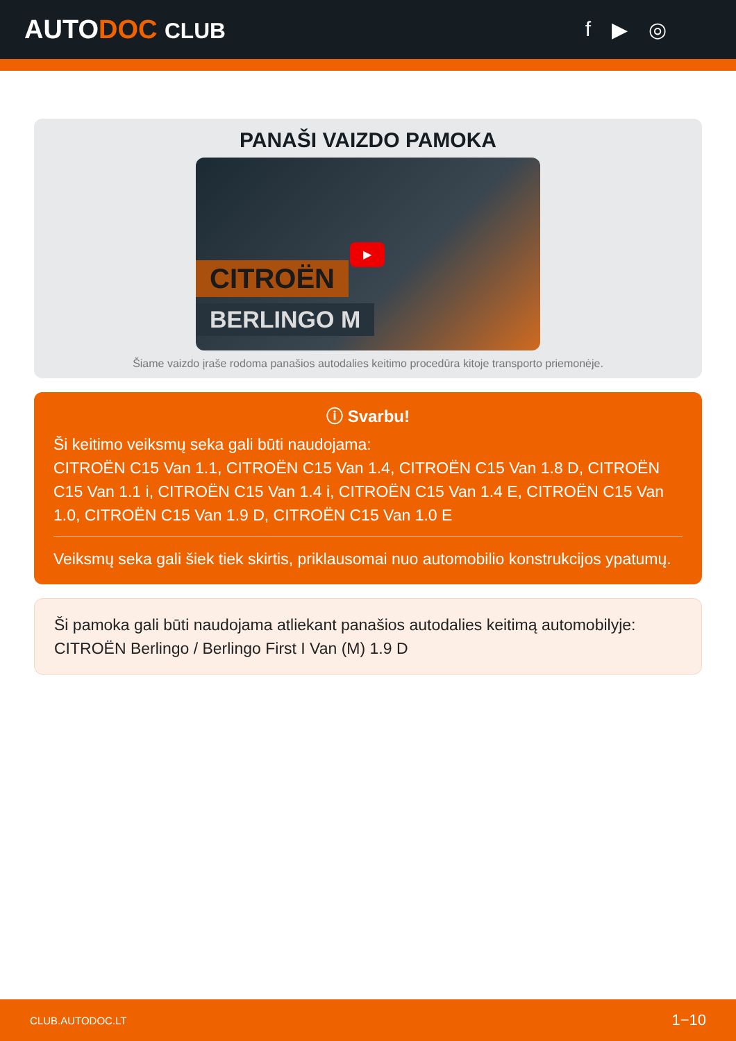AUTODOC CLUB f ▶ ◎
PANAŠI VAIZDO PAMOKA
CITROËN
BERLINGO M
▶
Šiame vaizdo įraše rodoma panašios autodalies keitimo procedūra kitoje transporto priemonėje.
ⓘ Svarbu!
Ši keitimo veiksmų seka gali būti naudojama:
CITROËN C15 Van 1.1, CITROËN C15 Van 1.4, CITROËN C15 Van 1.8 D, CITROËN C15 Van 1.1 i, CITROËN C15 Van 1.4 i, CITROËN C15 Van 1.4 E, CITROËN C15 Van 1.0, CITROËN C15 Van 1.9 D, CITROËN C15 Van 1.0 E
Veiksmų seka gali šiek tiek skirtis, priklausomai nuo automobilio konstrukcijos ypatumų.
Ši pamoka gali būti naudojama atliekant panašios autodalies keitimą automobilyje: CITROËN Berlingo / Berlingo First I Van (M) 1.9 D
CLUB.AUTODOC.LT 1−10